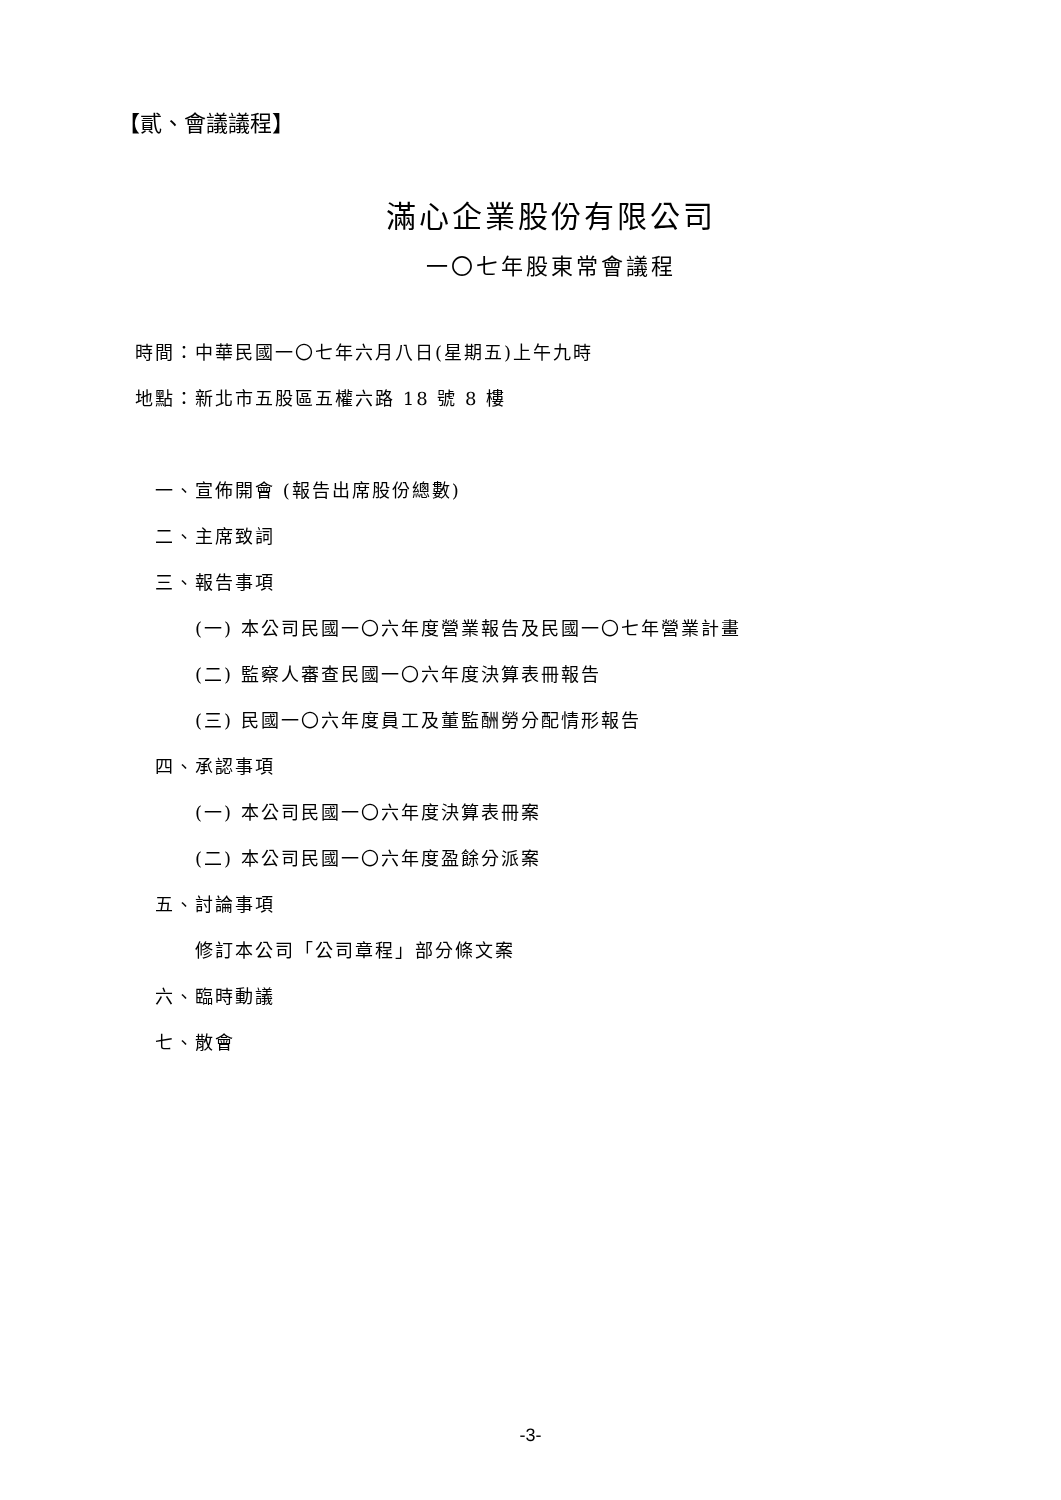【貳、會議議程】
滿心企業股份有限公司
一〇七年股東常會議程
時間：中華民國一〇七年六月八日(星期五)上午九時
地點：新北市五股區五權六路 18 號 8 樓
一、宣佈開會 (報告出席股份總數)
二、主席致詞
三、報告事項
(一) 本公司民國一〇六年度營業報告及民國一〇七年營業計畫
(二) 監察人審查民國一〇六年度決算表冊報告
(三) 民國一〇六年度員工及董監酬勞分配情形報告
四、承認事項
(一) 本公司民國一〇六年度決算表冊案
(二) 本公司民國一〇六年度盈餘分派案
五、討論事項
修訂本公司「公司章程」部分條文案
六、臨時動議
七、散會
-3-